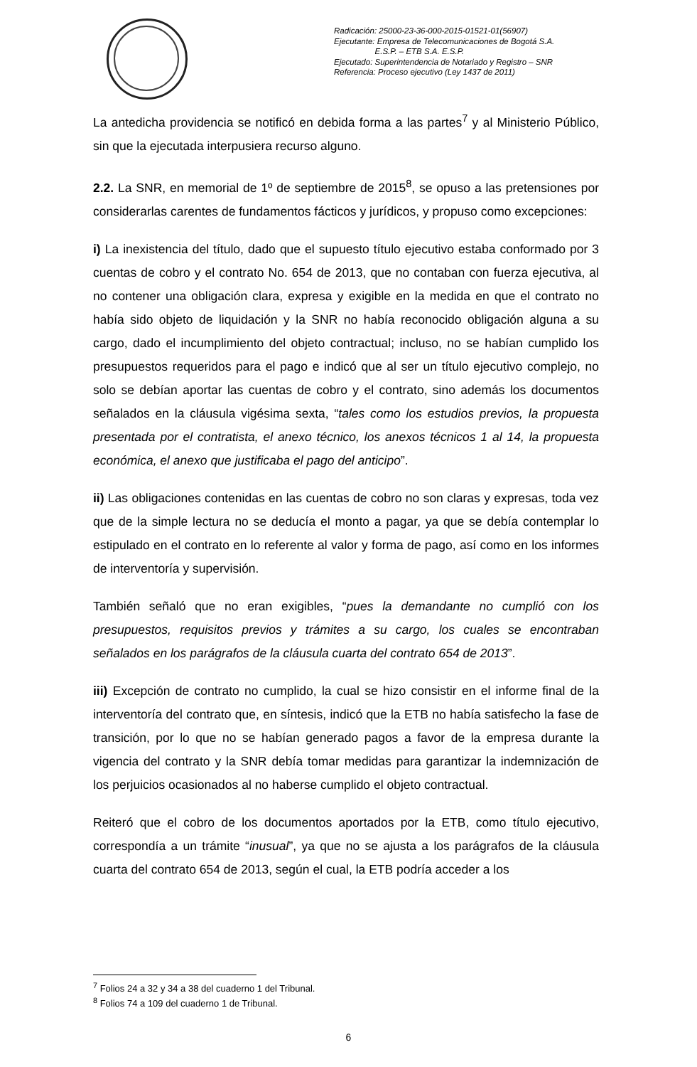Radicación: 25000-23-36-000-2015-01521-01(56907)
Ejecutante: Empresa de Telecomunicaciones de Bogotá S.A.
E.S.P. – ETB S.A. E.S.P.
Ejecutado: Superintendencia de Notariado y Registro – SNR
Referencia: Proceso ejecutivo (Ley 1437 de 2011)
La antedicha providencia se notificó en debida forma a las partes<sup>7</sup> y al Ministerio Público, sin que la ejecutada interpusiera recurso alguno.
2.2. La SNR, en memorial de 1º de septiembre de 2015<sup>8</sup>, se opuso a las pretensiones por considerarlas carentes de fundamentos fácticos y jurídicos, y propuso como excepciones:
i) La inexistencia del título, dado que el supuesto título ejecutivo estaba conformado por 3 cuentas de cobro y el contrato No. 654 de 2013, que no contaban con fuerza ejecutiva, al no contener una obligación clara, expresa y exigible en la medida en que el contrato no había sido objeto de liquidación y la SNR no había reconocido obligación alguna a su cargo, dado el incumplimiento del objeto contractual; incluso, no se habían cumplido los presupuestos requeridos para el pago e indicó que al ser un título ejecutivo complejo, no solo se debían aportar las cuentas de cobro y el contrato, sino además los documentos señalados en la cláusula vigésima sexta, “tales como los estudios previos, la propuesta presentada por el contratista, el anexo técnico, los anexos técnicos 1 al 14, la propuesta económica, el anexo que justificaba el pago del anticipo”.
ii) Las obligaciones contenidas en las cuentas de cobro no son claras y expresas, toda vez que de la simple lectura no se deducía el monto a pagar, ya que se debía contemplar lo estipulado en el contrato en lo referente al valor y forma de pago, así como en los informes de interventoría y supervisión.
También señaló que no eran exigibles, “pues la demandante no cumplió con los presupuestos, requisitos previos y trámites a su cargo, los cuales se encontraban señalados en los parágrafos de la cláusula cuarta del contrato 654 de 2013”.
iii) Excepción de contrato no cumplido, la cual se hizo consistir en el informe final de la interventoría del contrato que, en síntesis, indicó que la ETB no había satisfecho la fase de transición, por lo que no se habían generado pagos a favor de la empresa durante la vigencia del contrato y la SNR debía tomar medidas para garantizar la indemnización de los perjuicios ocasionados al no haberse cumplido el objeto contractual.
Reiteró que el cobro de los documentos aportados por la ETB, como título ejecutivo, correspondía a un trámite “inusual”, ya que no se ajusta a los parágrafos de la cláusula cuarta del contrato 654 de 2013, según el cual, la ETB podría acceder a los
<sup>7</sup> Folios 24 a 32 y 34 a 38 del cuaderno 1 del Tribunal.
<sup>8</sup> Folios 74 a 109 del cuaderno 1 de Tribunal.
6